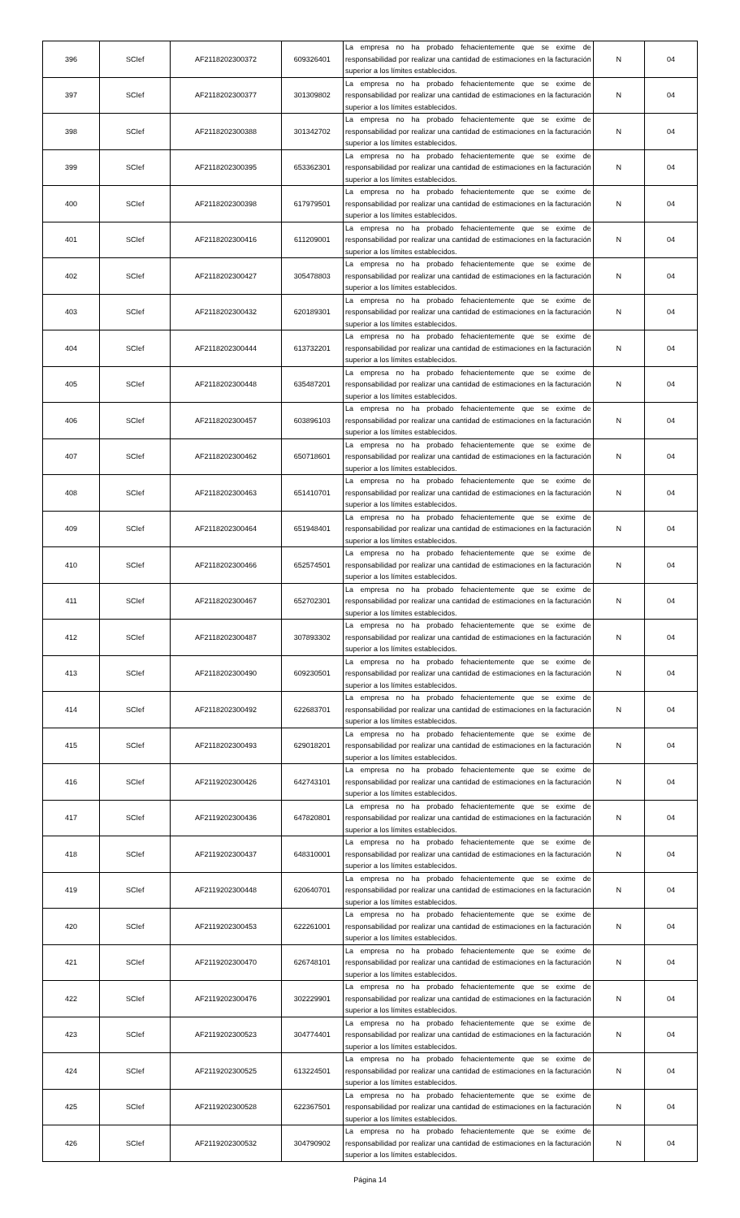| 396 | SCIef | AF2118202300372 | 609326401 | La empresa no ha probado fehacientemente que se exime de responsabilidad por realizar una cantidad de estimaciones en la facturación superior a los límites establecidos. | N | 04 |
| 397 | SCIef | AF2118202300377 | 301309802 | La empresa no ha probado fehacientemente que se exime de responsabilidad por realizar una cantidad de estimaciones en la facturación superior a los límites establecidos. | N | 04 |
| 398 | SCIef | AF2118202300388 | 301342702 | La empresa no ha probado fehacientemente que se exime de responsabilidad por realizar una cantidad de estimaciones en la facturación superior a los límites establecidos. | N | 04 |
| 399 | SCIef | AF2118202300395 | 653362301 | La empresa no ha probado fehacientemente que se exime de responsabilidad por realizar una cantidad de estimaciones en la facturación superior a los límites establecidos. | N | 04 |
| 400 | SCIef | AF2118202300398 | 617979501 | La empresa no ha probado fehacientemente que se exime de responsabilidad por realizar una cantidad de estimaciones en la facturación superior a los límites establecidos. | N | 04 |
| 401 | SCIef | AF2118202300416 | 611209001 | La empresa no ha probado fehacientemente que se exime de responsabilidad por realizar una cantidad de estimaciones en la facturación superior a los límites establecidos. | N | 04 |
| 402 | SCIef | AF2118202300427 | 305478803 | La empresa no ha probado fehacientemente que se exime de responsabilidad por realizar una cantidad de estimaciones en la facturación superior a los límites establecidos. | N | 04 |
| 403 | SCIef | AF2118202300432 | 620189301 | La empresa no ha probado fehacientemente que se exime de responsabilidad por realizar una cantidad de estimaciones en la facturación superior a los límites establecidos. | N | 04 |
| 404 | SCIef | AF2118202300444 | 613732201 | La empresa no ha probado fehacientemente que se exime de responsabilidad por realizar una cantidad de estimaciones en la facturación superior a los límites establecidos. | N | 04 |
| 405 | SCIef | AF2118202300448 | 635487201 | La empresa no ha probado fehacientemente que se exime de responsabilidad por realizar una cantidad de estimaciones en la facturación superior a los límites establecidos. | N | 04 |
| 406 | SCIef | AF2118202300457 | 603896103 | La empresa no ha probado fehacientemente que se exime de responsabilidad por realizar una cantidad de estimaciones en la facturación superior a los límites establecidos. | N | 04 |
| 407 | SCIef | AF2118202300462 | 650718601 | La empresa no ha probado fehacientemente que se exime de responsabilidad por realizar una cantidad de estimaciones en la facturación superior a los límites establecidos. | N | 04 |
| 408 | SCIef | AF2118202300463 | 651410701 | La empresa no ha probado fehacientemente que se exime de responsabilidad por realizar una cantidad de estimaciones en la facturación superior a los límites establecidos. | N | 04 |
| 409 | SCIef | AF2118202300464 | 651948401 | La empresa no ha probado fehacientemente que se exime de responsabilidad por realizar una cantidad de estimaciones en la facturación superior a los límites establecidos. | N | 04 |
| 410 | SCIef | AF2118202300466 | 652574501 | La empresa no ha probado fehacientemente que se exime de responsabilidad por realizar una cantidad de estimaciones en la facturación superior a los límites establecidos. | N | 04 |
| 411 | SCIef | AF2118202300467 | 652702301 | La empresa no ha probado fehacientemente que se exime de responsabilidad por realizar una cantidad de estimaciones en la facturación superior a los límites establecidos. | N | 04 |
| 412 | SCIef | AF2118202300487 | 307893302 | La empresa no ha probado fehacientemente que se exime de responsabilidad por realizar una cantidad de estimaciones en la facturación superior a los límites establecidos. | N | 04 |
| 413 | SCIef | AF2118202300490 | 609230501 | La empresa no ha probado fehacientemente que se exime de responsabilidad por realizar una cantidad de estimaciones en la facturación superior a los límites establecidos. | N | 04 |
| 414 | SCIef | AF2118202300492 | 622683701 | La empresa no ha probado fehacientemente que se exime de responsabilidad por realizar una cantidad de estimaciones en la facturación superior a los límites establecidos. | N | 04 |
| 415 | SCIef | AF2118202300493 | 629018201 | La empresa no ha probado fehacientemente que se exime de responsabilidad por realizar una cantidad de estimaciones en la facturación superior a los límites establecidos. | N | 04 |
| 416 | SCIef | AF2119202300426 | 642743101 | La empresa no ha probado fehacientemente que se exime de responsabilidad por realizar una cantidad de estimaciones en la facturación superior a los límites establecidos. | N | 04 |
| 417 | SCIef | AF2119202300436 | 647820801 | La empresa no ha probado fehacientemente que se exime de responsabilidad por realizar una cantidad de estimaciones en la facturación superior a los límites establecidos. | N | 04 |
| 418 | SCIef | AF2119202300437 | 648310001 | La empresa no ha probado fehacientemente que se exime de responsabilidad por realizar una cantidad de estimaciones en la facturación superior a los límites establecidos. | N | 04 |
| 419 | SCIef | AF2119202300448 | 620640701 | La empresa no ha probado fehacientemente que se exime de responsabilidad por realizar una cantidad de estimaciones en la facturación superior a los límites establecidos. | N | 04 |
| 420 | SCIef | AF2119202300453 | 622261001 | La empresa no ha probado fehacientemente que se exime de responsabilidad por realizar una cantidad de estimaciones en la facturación superior a los límites establecidos. | N | 04 |
| 421 | SCIef | AF2119202300470 | 626748101 | La empresa no ha probado fehacientemente que se exime de responsabilidad por realizar una cantidad de estimaciones en la facturación superior a los límites establecidos. | N | 04 |
| 422 | SCIef | AF2119202300476 | 302229901 | La empresa no ha probado fehacientemente que se exime de responsabilidad por realizar una cantidad de estimaciones en la facturación superior a los límites establecidos. | N | 04 |
| 423 | SCIef | AF2119202300523 | 304774401 | La empresa no ha probado fehacientemente que se exime de responsabilidad por realizar una cantidad de estimaciones en la facturación superior a los límites establecidos. | N | 04 |
| 424 | SCIef | AF2119202300525 | 613224501 | La empresa no ha probado fehacientemente que se exime de responsabilidad por realizar una cantidad de estimaciones en la facturación superior a los límites establecidos. | N | 04 |
| 425 | SCIef | AF2119202300528 | 622367501 | La empresa no ha probado fehacientemente que se exime de responsabilidad por realizar una cantidad de estimaciones en la facturación superior a los límites establecidos. | N | 04 |
| 426 | SCIef | AF2119202300532 | 304790902 | La empresa no ha probado fehacientemente que se exime de responsabilidad por realizar una cantidad de estimaciones en la facturación superior a los límites establecidos. | N | 04 |
Página 14